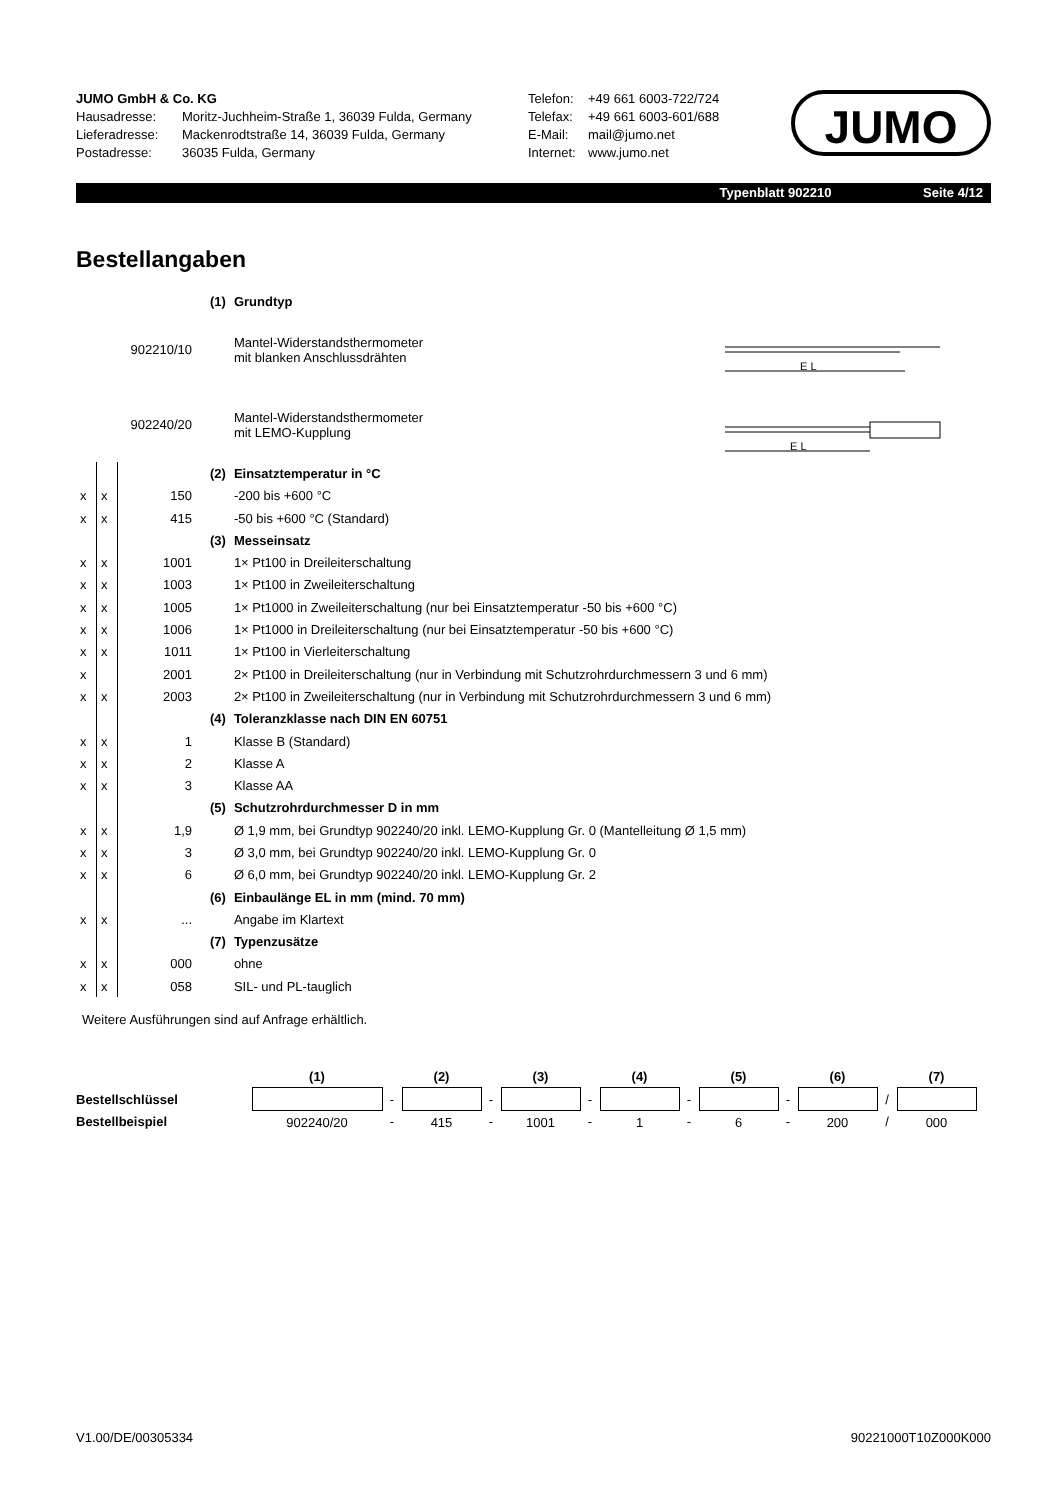JUMO GmbH & Co. KG
Hausadresse: Moritz-Juchheim-Straße 1, 36039 Fulda, Germany
Lieferadresse: Mackenrodtstraße 14, 36039 Fulda, Germany
Postadresse: 36035 Fulda, Germany
Telefon: +49 661 6003-722/724
Telefax: +49 661 6003-601/688
E-Mail: mail@jumo.net
Internet: www.jumo.net
JUMO
Typenblatt 902210 Seite 4/12
Bestellangaben
| | | | (1) | Grundtyp |
| | | 902210/10 | | Mantel-Widerstandsthermometer mit blanken Anschlussdrähten |
| | | 902240/20 | | Mantel-Widerstandsthermometer mit LEMO-Kupplung |
| | | | (2) | Einsatztemperatur in °C |
| x | x | 150 | | -200 bis +600 °C |
| x | x | 415 | | -50 bis +600 °C (Standard) |
| | | | (3) | Messeinsatz |
| x | x | 1001 | | 1× Pt100 in Dreileiterschaltung |
| x | x | 1003 | | 1× Pt100 in Zweileiterschaltung |
| x | x | 1005 | | 1× Pt1000 in Zweileiterschaltung (nur bei Einsatztemperatur -50 bis +600 °C) |
| x | x | 1006 | | 1× Pt1000 in Dreileiterschaltung (nur bei Einsatztemperatur -50 bis +600 °C) |
| x | x | 1011 | | 1× Pt100 in Vierleiterschaltung |
| x | | 2001 | | 2× Pt100 in Dreileiterschaltung (nur in Verbindung mit Schutzrohrdurchmessern 3 und 6 mm) |
| x | x | 2003 | | 2× Pt100 in Zweileiterschaltung (nur in Verbindung mit Schutzrohrdurchmessern 3 und 6 mm) |
| | | | (4) | Toleranzklasse nach DIN EN 60751 |
| x | x | 1 | | Klasse B (Standard) |
| x | x | 2 | | Klasse A |
| x | x | 3 | | Klasse AA |
| | | | (5) | Schutzrohrdurchmesser D in mm |
| x | x | 1,9 | | Ø 1,9 mm, bei Grundtyp 902240/20 inkl. LEMO-Kupplung Gr. 0 (Mantelleitung Ø 1,5 mm) |
| x | x | 3 | | Ø 3,0 mm, bei Grundtyp 902240/20 inkl. LEMO-Kupplung Gr. 0 |
| x | x | 6 | | Ø 6,0 mm, bei Grundtyp 902240/20 inkl. LEMO-Kupplung Gr. 2 |
| | | | (6) | Einbaulänge EL in mm (mind. 70 mm) |
| x | x | ... | | Angabe im Klartext |
| | | | (7) | Typenzusätze |
| x | x | 000 | | ohne |
| x | x | 058 | | SIL- und PL-tauglich |
E L
E L
Weitere Ausführungen sind auf Anfrage erhältlich.
| | (1) | | (2) | | (3) | | (4) | | (5) | | (6) | | (7) |
| Bestellschlüssel | | - | | - | | - | | - | | - | | / | |
| Bestellbeispiel | 902240/20 | - | 415 | - | 1001 | - | 1 | - | 6 | - | 200 | / | 000 |
V1.00/DE/00305334 90221000T10Z000K000